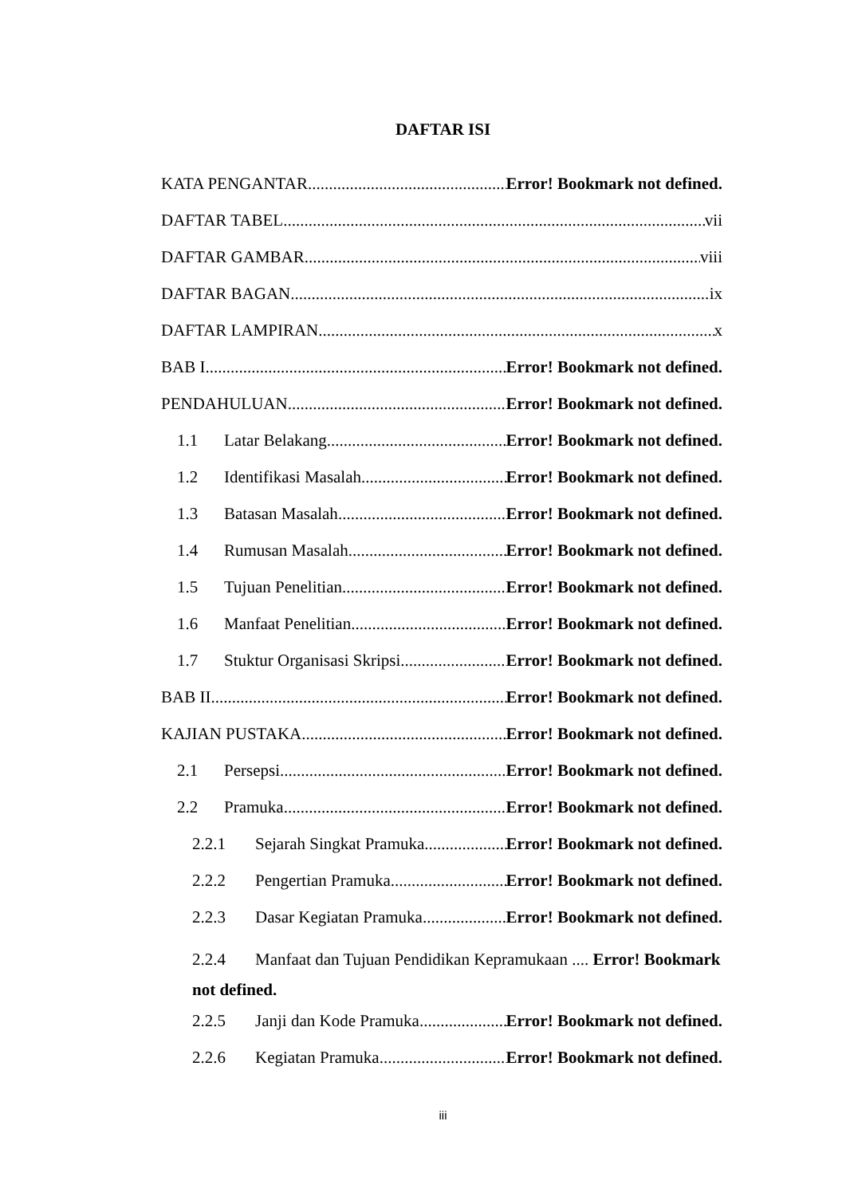DAFTAR ISI
KATA PENGANTAR Error! Bookmark not defined.
DAFTAR TABEL vii
DAFTAR GAMBAR viii
DAFTAR BAGAN ix
DAFTAR LAMPIRAN x
BAB I Error! Bookmark not defined.
PENDAHULUAN Error! Bookmark not defined.
1.1 Latar Belakang Error! Bookmark not defined.
1.2 Identifikasi Masalah Error! Bookmark not defined.
1.3 Batasan Masalah Error! Bookmark not defined.
1.4 Rumusan Masalah Error! Bookmark not defined.
1.5 Tujuan Penelitian Error! Bookmark not defined.
1.6 Manfaat Penelitian Error! Bookmark not defined.
1.7 Stuktur Organisasi Skripsi Error! Bookmark not defined.
BAB II Error! Bookmark not defined.
KAJIAN PUSTAKA Error! Bookmark not defined.
2.1 Persepsi Error! Bookmark not defined.
2.2 Pramuka Error! Bookmark not defined.
2.2.1 Sejarah Singkat Pramuka Error! Bookmark not defined.
2.2.2 Pengertian Pramuka Error! Bookmark not defined.
2.2.3 Dasar Kegiatan Pramuka Error! Bookmark not defined.
2.2.4 Manfaat dan Tujuan Pendidikan Kepramukaan .... Error! Bookmark
not defined.
2.2.5 Janji dan Kode Pramuka Error! Bookmark not defined.
2.2.6 Kegiatan Pramuka Error! Bookmark not defined.
iii